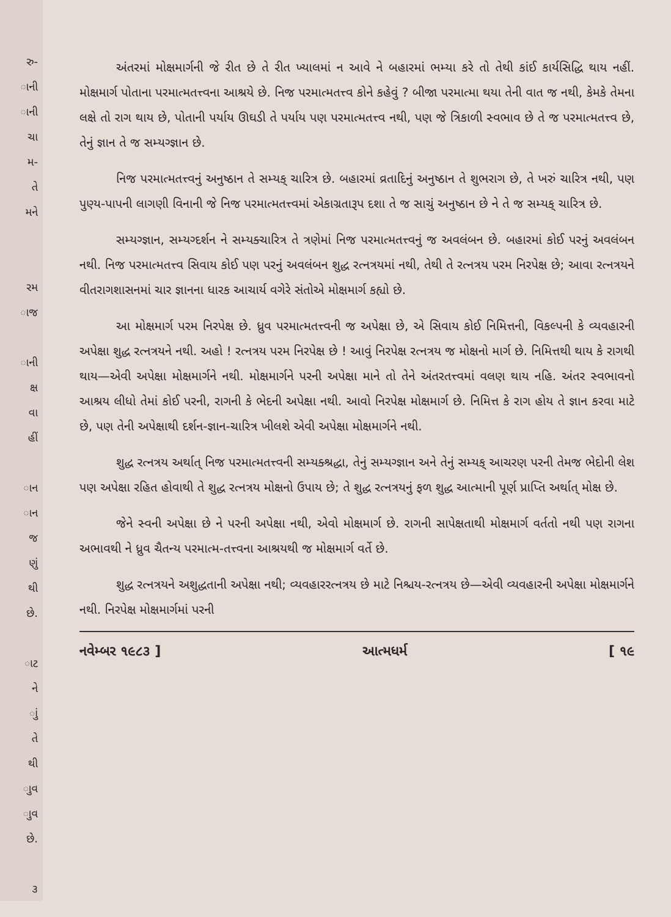રુ-
ાની
ાની
ચા
મ-
તે
મને
રમ
ાજ
ાની
ક્ષ
વા
હીં
ાન
ાન
જ
ણું
થી
છે.
ાટ
ને
ાું
તે
થી
ાુવ
ાુવ
છે.
૩
અંતરમાં મોક્ષમાર્ગની જે રીત છે તે રીત ખ્યાલમાં ન આવે ને બહારમાં ભમ્યા કરે તો તેથી કાંઈ કાર્યસિદ્ધિ થાય નહીં. મોક્ષમાર્ગ પોતાના પરમાત્મતત્ત્વના આશ્રયે છે. નિજ પરમાત્મતત્ત્વ કોને કહેવું ? બીજા પરમાત્મા થયા તેની વાત જ નથી, કેમકે તેમના લક્ષે તો રાગ થાય છે, પોતાની પર્યાય ઊઘડી તે પર્યાય પણ પરમાત્મતત્ત્વ નથી, પણ જે ત્રિકાળી સ્વભાવ છે તે જ પરમાત્મતત્ત્વ છે, તેનું જ્ઞાન તે જ સમ્યગ્જ્ઞાન છે.
નિજ પરમાત્મતત્ત્વનું અનુષ્ઠાન તે સમ્યક્ ચારિત્ર છે. બહારમાં વ્રતાદિનું અનુષ્ઠાન તે શુભરાગ છે, તે ખરું ચારિત્ર નથી, પણ પુણ્ય-પાપની લાગણી વિનાની જે નિજ પરમાત્મતત્ત્વમાં એકાગ્રતારૂપ દશા તે જ સાચું અનુષ્ઠાન છે ને તે જ સમ્યક્ ચારિત્ર છે.
સમ્યગ્જ્ઞાન, સમ્યગ્દર્શન ને સમ્યક્ચારિત્ર તે ત્રણેમાં નિજ પરમાત્મતત્ત્વનું જ અવલંબન છે. બહારમાં કોઈ પરનું અવલંબન નથી. નિજ પરમાત્મતત્ત્વ સિવાય કોઈ પણ પરનું અવલંબન શુદ્ધ રત્નત્રયમાં નથી, તેથી તે રત્નત્રય પરમ નિરપેક્ષ છે; આવા રત્નત્રયને વીતરાગશાસનમાં ચાર જ્ઞાનના ધારક આચાર્ય વગેરે સંતોએ મોક્ષમાર્ગ કહ્યો છે.
આ મોક્ષમાર્ગ પરમ નિરપેક્ષ છે. ધ્રુવ પરમાત્મતત્ત્વની જ અપેક્ષા છે, એ સિવાય કોઈ નિમિત્તની, વિકલ્પની કે વ્યવહારની અપેક્ષા શુદ્ધ રત્નત્રયને નથી. અહો ! રત્નત્રય પરમ નિરપેક્ષ છે ! આવું નિરપેક્ષ રત્નત્રય જ મોક્ષનો માર્ગ છે. નિમિત્તથી થાય કે રાગથી થાય—એવી અપેક્ષા મોક્ષમાર્ગને નથી. મોક્ષમાર્ગને પરની અપેક્ષા માને તો તેને અંતરતત્ત્વમાં વલણ થાય નહિ. અંતર સ્વભાવનો આશ્રય લીધો તેમાં કોઈ પરની, રાગની કે ભેદની અપેક્ષા નથી. આવો નિરપેક્ષ મોક્ષમાર્ગ છે. નિમિત્ત કે રાગ હોય તે જ્ઞાન કરવા માટે છે, પણ તેની અપેક્ષાથી દર્શન-જ્ઞાન-ચારિત્ર ખીલશે એવી અપેક્ષા મોક્ષમાર્ગને નથી.
શુદ્ધ રત્નત્રય અર્થાત્ નિજ પરમાત્મતત્ત્વની સમ્યક્શ્રદ્ધા, તેનું સમ્યગ્જ્ઞાન અને તેનું સમ્યક્ આચરણ પરની તેમજ ભેદોની લેશ પણ અપેક્ષા રહિત હોવાથી તે શુદ્ધ રત્નત્રય મોક્ષનો ઉપાય છે; તે શુદ્ધ રત્નત્રયનું ફળ શુદ્ધ આત્માની પૂર્ણ પ્રાપ્તિ અર્થાત્ મોક્ષ છે.
જેને સ્વની અપેક્ષા છે ને પરની અપેક્ષા નથી, એવો મોક્ષમાર્ગ છે. રાગની સાપેક્ષતાથી મોક્ષમાર્ગ વર્તતો નથી પણ રાગના અભાવથી ને ધ્રુવ ચૈતન્ય પરમાત્મ-તત્ત્વના આશ્રયથી જ મોક્ષમાર્ગ વર્તે છે.
શુદ્ધ રત્નત્રયને અશુદ્ધતાની અપેક્ષા નથી; વ્યવહારરત્નત્રય છે માટે નિશ્ચય-રત્નત્રય છે—એવી વ્યવહારની અપેક્ષા મોક્ષમાર્ગને નથી. નિરપેક્ષ મોક્ષમાર્ગમાં પરની
નવેમ્બર ૧૯૮૩ ] આત્મધર્મ [ ૧૯